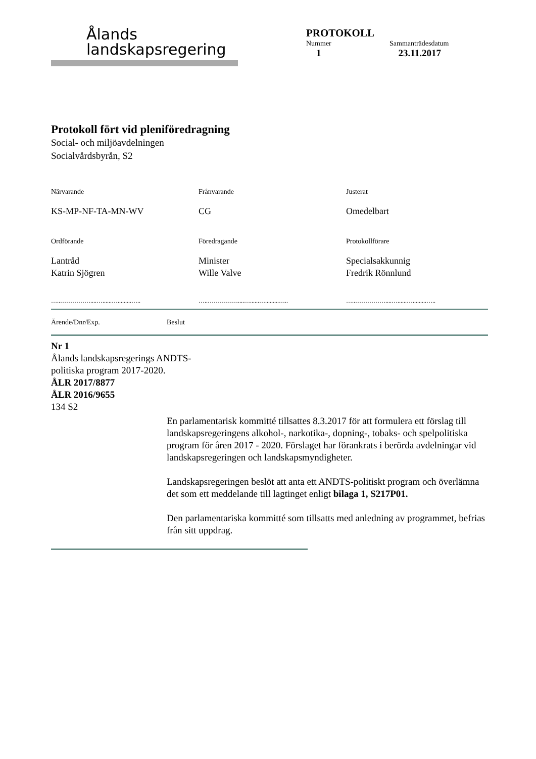Ålands
landskapsregering
PROTOKOLL
Nummer Sammanträdesdatum
1 23.11.2017
Protokoll fört vid pleniföredragning
Social- och miljöavdelningen
Socialvårdsbyrån, S2
Närvarande
KS-MP-NF-TA-MN-WV
Frånvarande
CG
Justerat
Omedelbart
Ordförande
Lantråd
Katrin Sjögren
…..……………....…......….........…..
Föredragande
Minister
Wille Valve
…..……………....…......….........…..
Protokollförare
Specialsakkunnig
Fredrik Rönnlund
…..……………....…......….........…..
Ärende/Dnr/Exp. Beslut
Nr 1
Ålands landskapsregerings ANDTS-politiska program 2017-2020.
ÅLR 2017/8877
ÅLR 2016/9655
134 S2
En parlamentarisk kommitté tillsattes 8.3.2017 för att formulera ett förslag till landskapsregeringens alkohol-, narkotika-, dopning-, tobaks- och spelpolitiska program för åren 2017 - 2020. Förslaget har förankrats i berörda avdelningar vid landskapsregeringen och landskapsmyndigheter.
Landskapsregeringen beslöt att anta ett ANDTS-politiskt program och överlämna det som ett meddelande till lagtinget enligt bilaga 1, S217P01.
Den parlamentariska kommitté som tillsatts med anledning av programmet, befrias från sitt uppdrag.